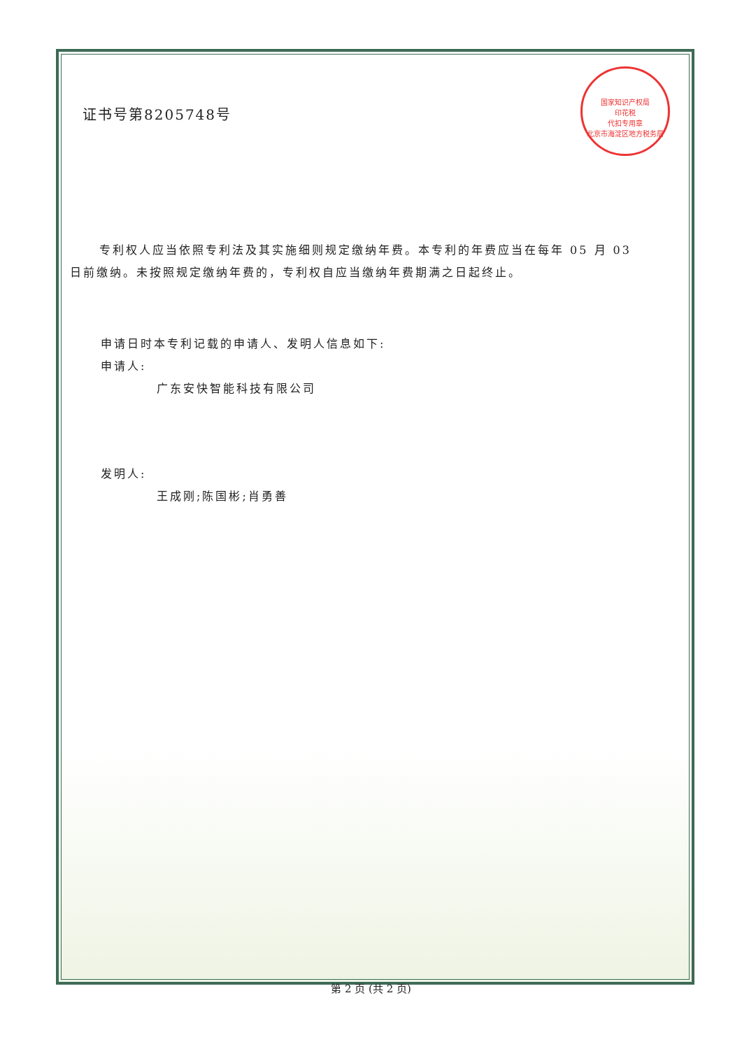国家知识产权局
印花税
代扣专用章
北京市海淀区地方税务局
证书号第8205748号
专利权人应当依照专利法及其实施细则规定缴纳年费。本专利的年费应当在每年 05 月 03 日前缴纳。未按照规定缴纳年费的，专利权自应当缴纳年费期满之日起终止。
申请日时本专利记载的申请人、发明人信息如下:
申请人:
广东安快智能科技有限公司
发明人:
王成刚;陈国彬;肖勇善
第 2 页 (共 2 页)